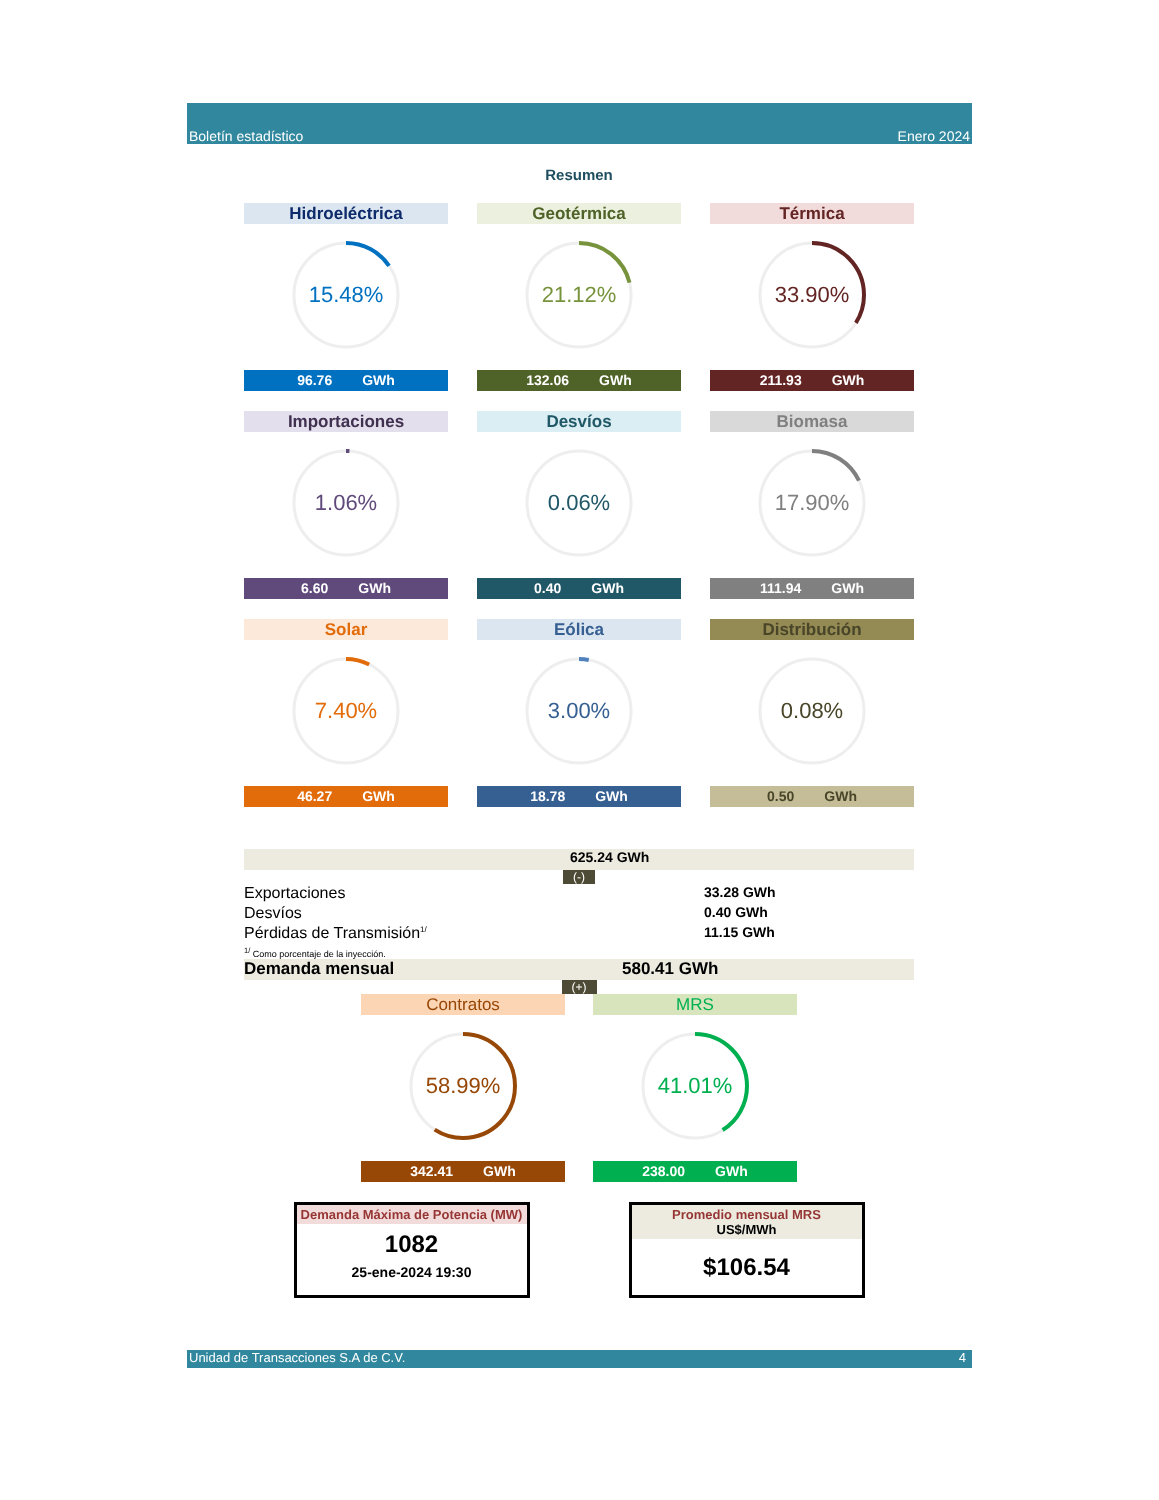Boletín estadístico Enero 2024
Resumen
Hidroeléctrica
15.48%
96.76 GWh
Geotérmica
21.12%
132.06 GWh
Térmica
33.90%
211.93 GWh
Importaciones
1.06%
6.60 GWh
Desvíos
0.06%
0.40 GWh
Biomasa
17.90%
111.94 GWh
Solar
7.40%
46.27 GWh
Eólica
3.00%
18.78 GWh
Distribución
0.08%
0.50 GWh
625.24 GWh
(-)
Exportaciones 33.28 GWh
Desvíos 0.40 GWh
Pérdidas de Transmisión<sup>1/</sup> 11.15 GWh
<sup>1/</sup> Como porcentaje de la inyección.
Demanda mensual 580.41 GWh
(+)
Contratos
58.99%
342.41 GWh
MRS
41.01%
238.00 GWh
Demanda Máxima de Potencia (MW)
1082
25-ene-2024 19:30
Promedio mensual MRS
US$/MWh
$106.54
Unidad de Transacciones S.A de C.V. 4